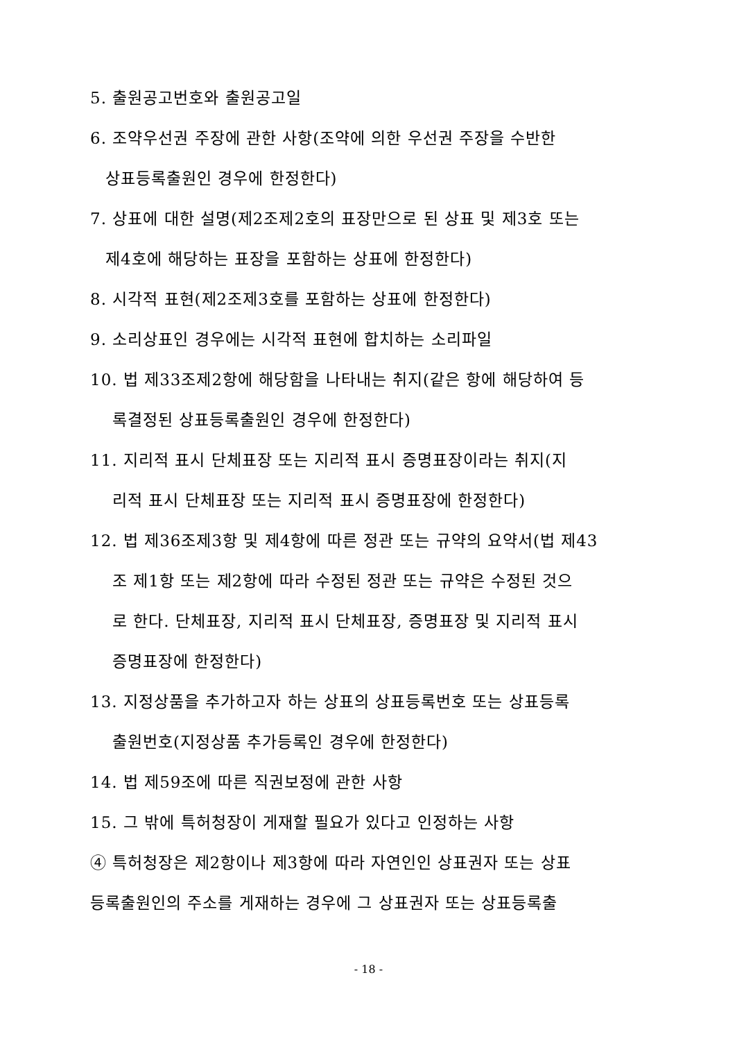5. 출원공고번호와 출원공고일
6. 조약우선권 주장에 관한 사항(조약에 의한 우선권 주장을 수반한
상표등록출원인 경우에 한정한다)
7. 상표에 대한 설명(제2조제2호의 표장만으로 된 상표 및 제3호 또는
제4호에 해당하는 표장을 포함하는 상표에 한정한다)
8. 시각적 표현(제2조제3호를 포함하는 상표에 한정한다)
9. 소리상표인 경우에는 시각적 표현에 합치하는 소리파일
10. 법 제33조제2항에 해당함을 나타내는 취지(같은 항에 해당하여 등
록결정된 상표등록출원인 경우에 한정한다)
11. 지리적 표시 단체표장 또는 지리적 표시 증명표장이라는 취지(지
리적 표시 단체표장 또는 지리적 표시 증명표장에 한정한다)
12. 법 제36조제3항 및 제4항에 따른 정관 또는 규약의 요약서(법 제43
조 제1항 또는 제2항에 따라 수정된 정관 또는 규약은 수정된 것으
로 한다. 단체표장, 지리적 표시 단체표장, 증명표장 및 지리적 표시
증명표장에 한정한다)
13. 지정상품을 추가하고자 하는 상표의 상표등록번호 또는 상표등록
출원번호(지정상품 추가등록인 경우에 한정한다)
14. 법 제59조에 따른 직권보정에 관한 사항
15. 그 밖에 특허청장이 게재할 필요가 있다고 인정하는 사항
④ 특허청장은 제2항이나 제3항에 따라 자연인인 상표권자 또는 상표
등록출원인의 주소를 게재하는 경우에 그 상표권자 또는 상표등록출
- 18 -